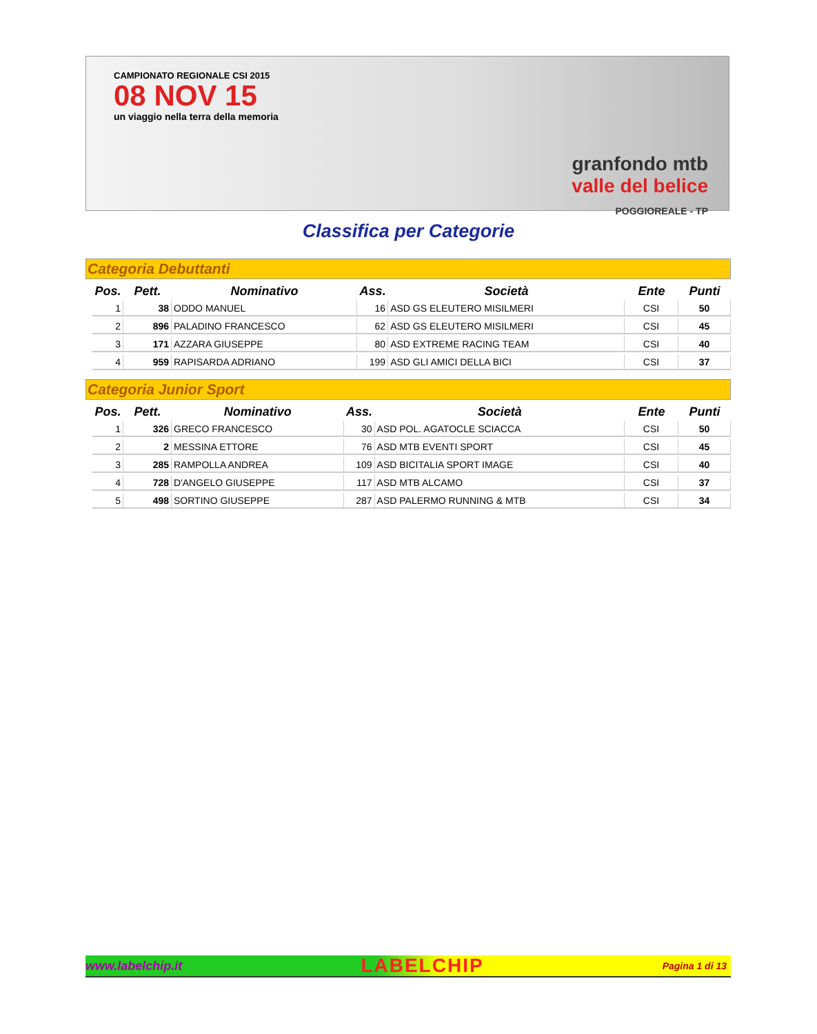CAMPIONATO REGIONALE CSI 2015
08 NOV 15
un viaggio nella terra della memoria
granfondo mtb
valle del belice
POGGIOREALE - TP
Classifica per Categorie
Categoria Debuttanti
| Pos. | Pett. | Nominativo | Ass. | Società | Ente | Punti |
| --- | --- | --- | --- | --- | --- | --- |
| 1 | 38 | ODDO MANUEL | 16 | ASD GS ELEUTERO MISILMERI | CSI | 50 |
| 2 | 896 | PALADINO FRANCESCO | 62 | ASD GS ELEUTERO MISILMERI | CSI | 45 |
| 3 | 171 | AZZARA GIUSEPPE | 80 | ASD EXTREME RACING TEAM | CSI | 40 |
| 4 | 959 | RAPISARDA ADRIANO | 199 | ASD GLI AMICI DELLA BICI | CSI | 37 |
Categoria Junior Sport
| Pos. | Pett. | Nominativo | Ass. | Società | Ente | Punti |
| --- | --- | --- | --- | --- | --- | --- |
| 1 | 326 | GRECO FRANCESCO | 30 | ASD POL. AGATOCLE SCIACCA | CSI | 50 |
| 2 | 2 | MESSINA ETTORE | 76 | ASD MTB EVENTI SPORT | CSI | 45 |
| 3 | 285 | RAMPOLLA ANDREA | 109 | ASD BICITALIA SPORT IMAGE | CSI | 40 |
| 4 | 728 | D'ANGELO GIUSEPPE | 117 | ASD MTB ALCAMO | CSI | 37 |
| 5 | 498 | SORTINO GIUSEPPE | 287 | ASD PALERMO RUNNING & MTB | CSI | 34 |
www.labelchip.it LABELCHIP Pagina 1 di 13